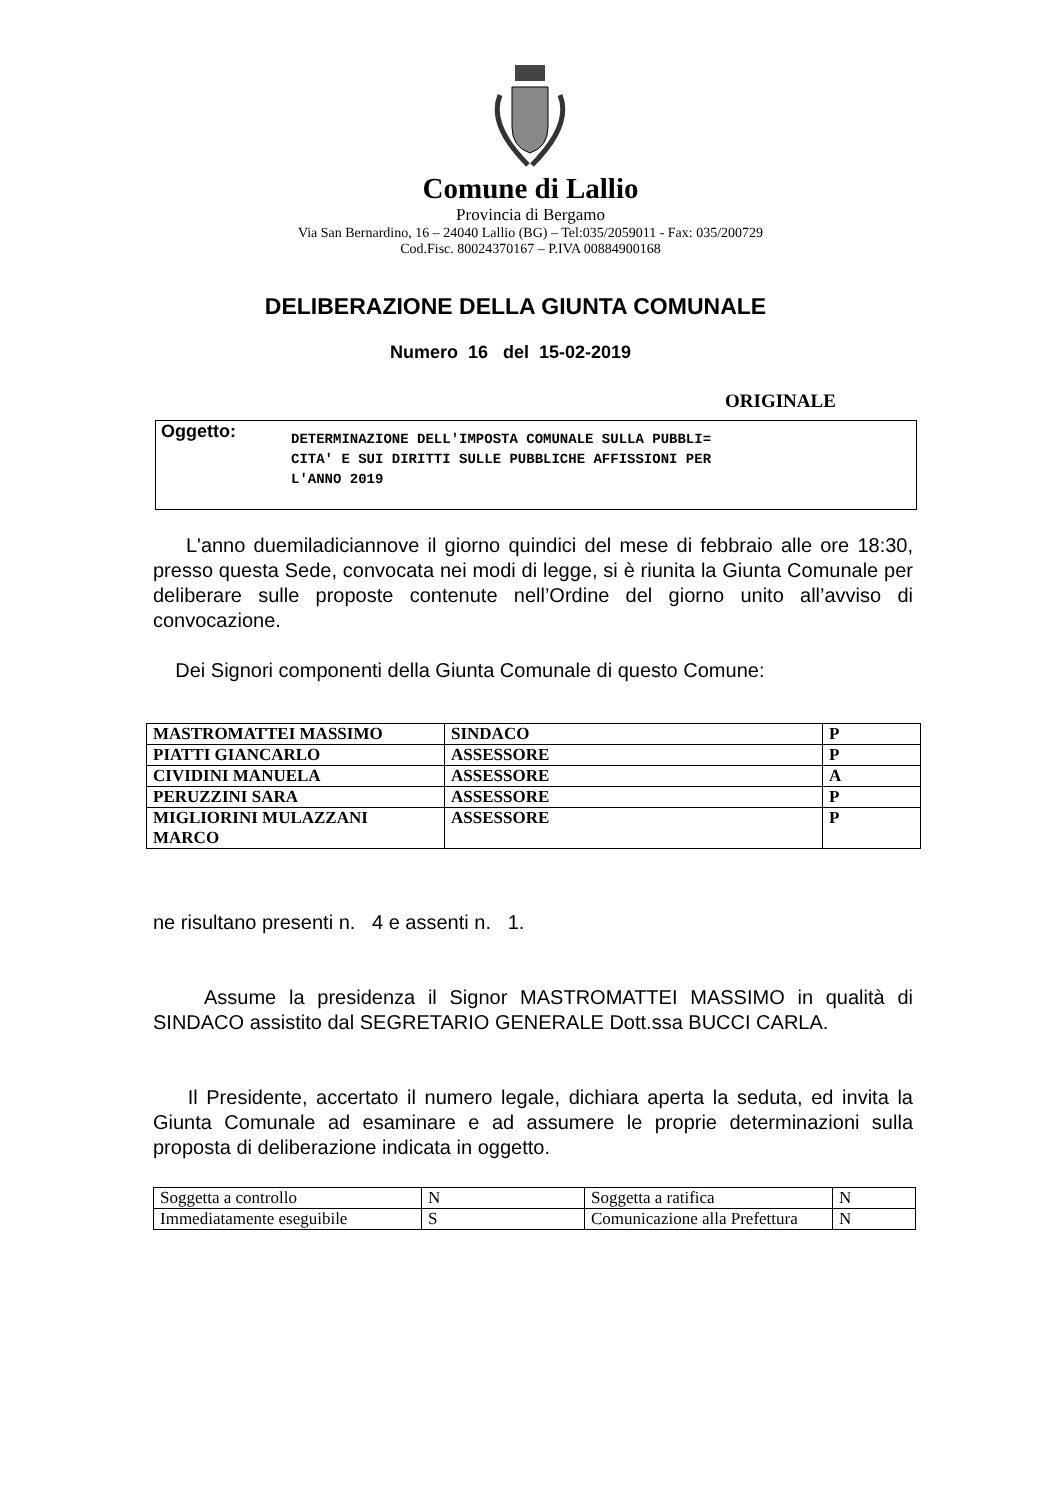Comune di Lallio
Provincia di Bergamo
Via San Bernardino, 16 – 24040 Lallio (BG) – Tel:035/2059011 - Fax: 035/200729
Cod.Fisc. 80024370167 – P.IVA 00884900168
DELIBERAZIONE DELLA GIUNTA COMUNALE
Numero 16 del 15-02-2019
ORIGINALE
Oggetto:
DETERMINAZIONE DELL'IMPOSTA COMUNALE SULLA PUBBLI=
CITA' E SUI DIRITTI SULLE PUBBLICHE AFFISSIONI PER
L'ANNO 2019
L'anno duemiladiciannove il giorno quindici del mese di febbraio alle ore 18:30, presso questa Sede, convocata nei modi di legge, si è riunita la Giunta Comunale per deliberare sulle proposte contenute nell’Ordine del giorno unito all’avviso di convocazione.
Dei Signori componenti della Giunta Comunale di questo Comune:
| MASTROMATTEI MASSIMO | SINDACO | P |
| PIATTI GIANCARLO | ASSESSORE | P |
| CIVIDINI MANUELA | ASSESSORE | A |
| PERUZZINI SARA | ASSESSORE | P |
| MIGLIORINI MULAZZANI MARCO | ASSESSORE | P |
ne risultano presenti n. 4 e assenti n. 1.
Assume la presidenza il Signor MASTROMATTEI MASSIMO in qualità di SINDACO assistito dal SEGRETARIO GENERALE Dott.ssa BUCCI CARLA.
Il Presidente, accertato il numero legale, dichiara aperta la seduta, ed invita la Giunta Comunale ad esaminare e ad assumere le proprie determinazioni sulla proposta di deliberazione indicata in oggetto.
| Soggetta a controllo | N | Soggetta a ratifica | N |
| Immediatamente eseguibile | S | Comunicazione alla Prefettura | N |